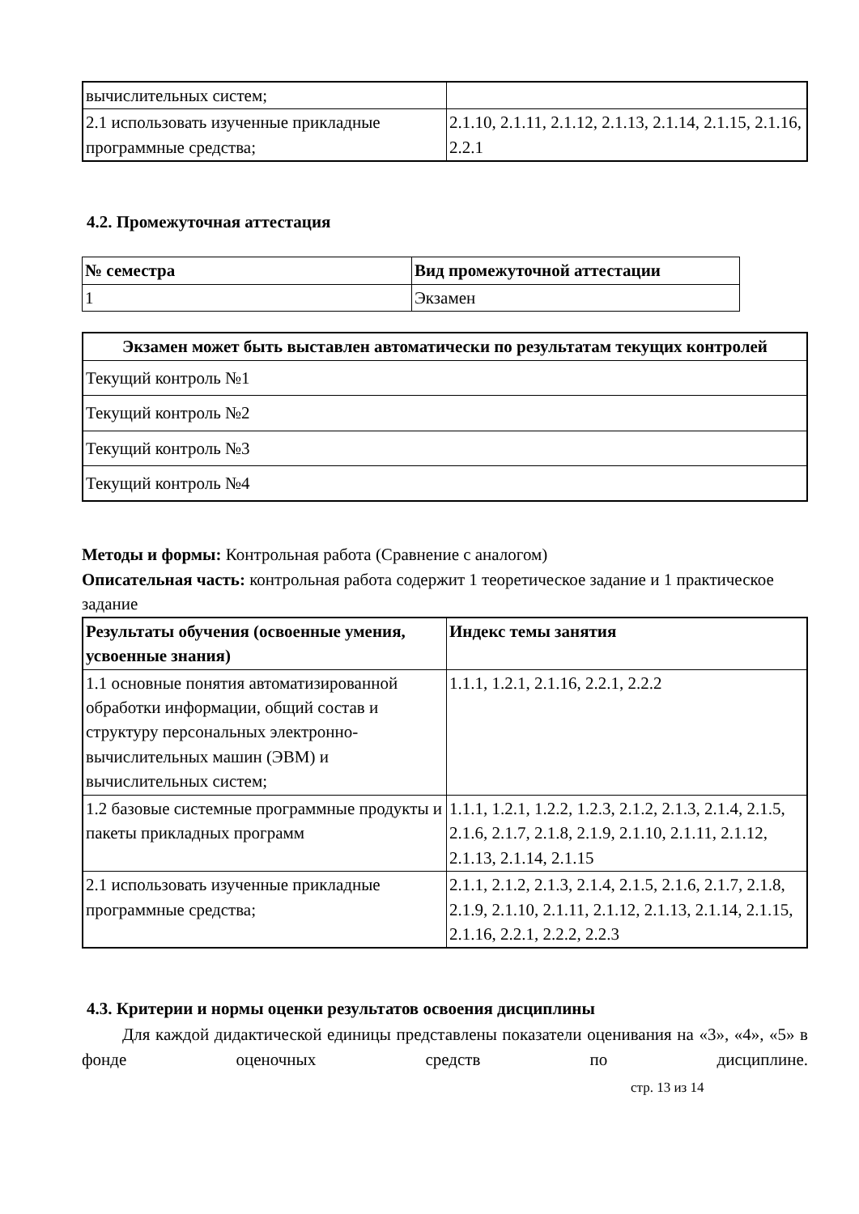| вычислительных систем; | |
| 2.1 использовать изученные прикладные программные средства; | 2.1.10, 2.1.11, 2.1.12, 2.1.13, 2.1.14, 2.1.15, 2.1.16, 2.2.1 |
4.2. Промежуточная аттестация
| № семестра | Вид промежуточной аттестации |
| --- | --- |
| 1 | Экзамен |
| Экзамен может быть выставлен автоматически по результатам текущих контролей |
| --- |
| Текущий контроль №1 |
| Текущий контроль №2 |
| Текущий контроль №3 |
| Текущий контроль №4 |
Методы и формы: Контрольная работа (Сравнение с аналогом)
Описательная часть: контрольная работа содержит 1 теоретическое задание и 1 практическое задание
| Результаты обучения (освоенные умения, усвоенные знания) | Индекс темы занятия |
| --- | --- |
| 1.1 основные понятия автоматизированной обработки информации, общий состав и структуру персональных электронно-вычислительных машин (ЭВМ) и вычислительных систем; | 1.1.1, 1.2.1, 2.1.16, 2.2.1, 2.2.2 |
| 1.2 базовые системные программные продукты и пакеты прикладных программ | 1.1.1, 1.2.1, 1.2.2, 1.2.3, 2.1.2, 2.1.3, 2.1.4, 2.1.5, 2.1.6, 2.1.7, 2.1.8, 2.1.9, 2.1.10, 2.1.11, 2.1.12, 2.1.13, 2.1.14, 2.1.15 |
| 2.1 использовать изученные прикладные программные средства; | 2.1.1, 2.1.2, 2.1.3, 2.1.4, 2.1.5, 2.1.6, 2.1.7, 2.1.8, 2.1.9, 2.1.10, 2.1.11, 2.1.12, 2.1.13, 2.1.14, 2.1.15, 2.1.16, 2.2.1, 2.2.2, 2.2.3 |
4.3. Критерии и нормы оценки результатов освоения дисциплины
Для каждой дидактической единицы представлены показатели оценивания на «3», «4», «5» в фонде оценочных средств по дисциплине.
стр. 13 из 14